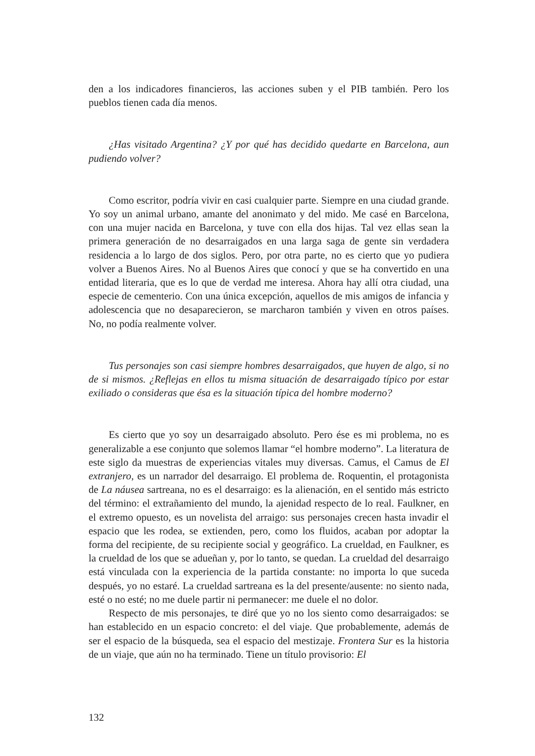den a los indicadores financieros, las acciones suben y el PIB también. Pero los pueblos tienen cada día menos.
¿Has visitado Argentina? ¿Y por qué has decidido quedarte en Barcelona, aun pudiendo volver?
Como escritor, podría vivir en casi cualquier parte. Siempre en una ciudad grande. Yo soy un animal urbano, amante del anonimato y del mido. Me casé en Barcelona, con una mujer nacida en Barcelona, y tuve con ella dos hijas. Tal vez ellas sean la primera generación de no desarraigados en una larga saga de gente sin verdadera residencia a lo largo de dos siglos. Pero, por otra parte, no es cierto que yo pudiera volver a Buenos Aires. No al Buenos Aires que conocí y que se ha convertido en una entidad literaria, que es lo que de verdad me interesa. Ahora hay allí otra ciudad, una especie de cementerio. Con una única excepción, aquellos de mis amigos de infancia y adolescencia que no desaparecieron, se marcharon también y viven en otros países. No, no podía realmente volver.
Tus personajes son casi siempre hombres desarraigados, que huyen de algo, si no de si mismos. ¿Reflejas en ellos tu misma situación de desarraigado típico por estar exiliado o consideras que ésa es la situación típica del hombre moderno?
Es cierto que yo soy un desarraigado absoluto. Pero ése es mi problema, no es generalizable a ese conjunto que solemos llamar “el hombre moderno”. La literatura de este siglo da muestras de experiencias vitales muy diversas. Camus, el Camus de El extranjero, es un narrador del desarraigo. El problema de. Roquentin, el protagonista de La náusea sartreana, no es el desarraigo: es la alienación, en el sentido más estricto del término: el extrañamiento del mundo, la ajenidad respecto de lo real. Faulkner, en el extremo opuesto, es un novelista del arraigo: sus personajes crecen hasta invadir el espacio que les rodea, se extienden, pero, como los fluidos, acaban por adoptar la forma del recipiente, de su recipiente social y geográfico. La crueldad, en Faulkner, es la crueldad de los que se adueñan y, por lo tanto, se quedan. La crueldad del desarraigo está vinculada con la experiencia de la partida constante: no importa lo que suceda después, yo no estaré. La crueldad sartreana es la del presente/ausente: no siento nada, esté o no esté; no me duele partir ni permanecer: me duele el no dolor.
Respecto de mis personajes, te diré que yo no los siento como desarraigados: se han establecido en un espacio concreto: el del viaje. Que probablemente, además de ser el espacio de la búsqueda, sea el espacio del mestizaje. Frontera Sur es la historia de un viaje, que aún no ha terminado. Tiene un título provisorio: El
132